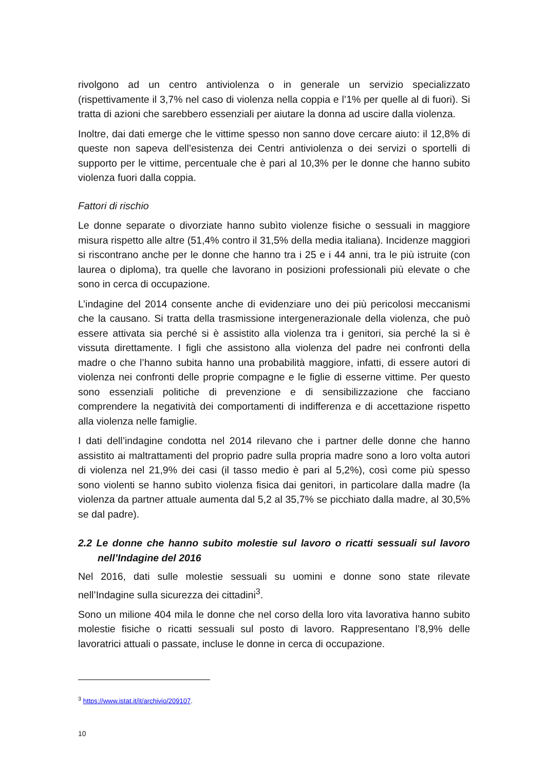rivolgono ad un centro antiviolenza o in generale un servizio specializzato (rispettivamente il 3,7% nel caso di violenza nella coppia e l’1% per quelle al di fuori). Si tratta di azioni che sarebbero essenziali per aiutare la donna ad uscire dalla violenza.
Inoltre, dai dati emerge che le vittime spesso non sanno dove cercare aiuto: il 12,8% di queste non sapeva dell’esistenza dei Centri antiviolenza o dei servizi o sportelli di supporto per le vittime, percentuale che è pari al 10,3% per le donne che hanno subito violenza fuori dalla coppia.
Fattori di rischio
Le donne separate o divorziate hanno subìto violenze fisiche o sessuali in maggiore misura rispetto alle altre (51,4% contro il 31,5% della media italiana). Incidenze maggiori si riscontrano anche per le donne che hanno tra i 25 e i 44 anni, tra le più istruite (con laurea o diploma), tra quelle che lavorano in posizioni professionali più elevate o che sono in cerca di occupazione.
L’indagine del 2014 consente anche di evidenziare uno dei più pericolosi meccanismi che la causano. Si tratta della trasmissione intergenerazionale della violenza, che può essere attivata sia perché si è assistito alla violenza tra i genitori, sia perché la si è vissuta direttamente. I figli che assistono alla violenza del padre nei confronti della madre o che l’hanno subita hanno una probabilità maggiore, infatti, di essere autori di violenza nei confronti delle proprie compagne e le figlie di esserne vittime. Per questo sono essenziali politiche di prevenzione e di sensibilizzazione che facciano comprendere la negatività dei comportamenti di indifferenza e di accettazione rispetto alla violenza nelle famiglie.
I dati dell’indagine condotta nel 2014 rilevano che i partner delle donne che hanno assistito ai maltrattamenti del proprio padre sulla propria madre sono a loro volta autori di violenza nel 21,9% dei casi (il tasso medio è pari al 5,2%), così come più spesso sono violenti se hanno subìto violenza fisica dai genitori, in particolare dalla madre (la violenza da partner attuale aumenta dal 5,2 al 35,7% se picchiato dalla madre, al 30,5% se dal padre).
2.2 Le donne che hanno subito molestie sul lavoro o ricatti sessuali sul lavoro nell’Indagine del 2016
Nel 2016, dati sulle molestie sessuali su uomini e donne sono state rilevate nell’Indagine sulla sicurezza dei cittadini<sup>3</sup>.
Sono un milione 404 mila le donne che nel corso della loro vita lavorativa hanno subito molestie fisiche o ricatti sessuali sul posto di lavoro. Rappresentano l’8,9% delle lavoratrici attuali o passate, incluse le donne in cerca di occupazione.
<sup>3</sup> https://www.istat.it/it/archivio/209107.
10